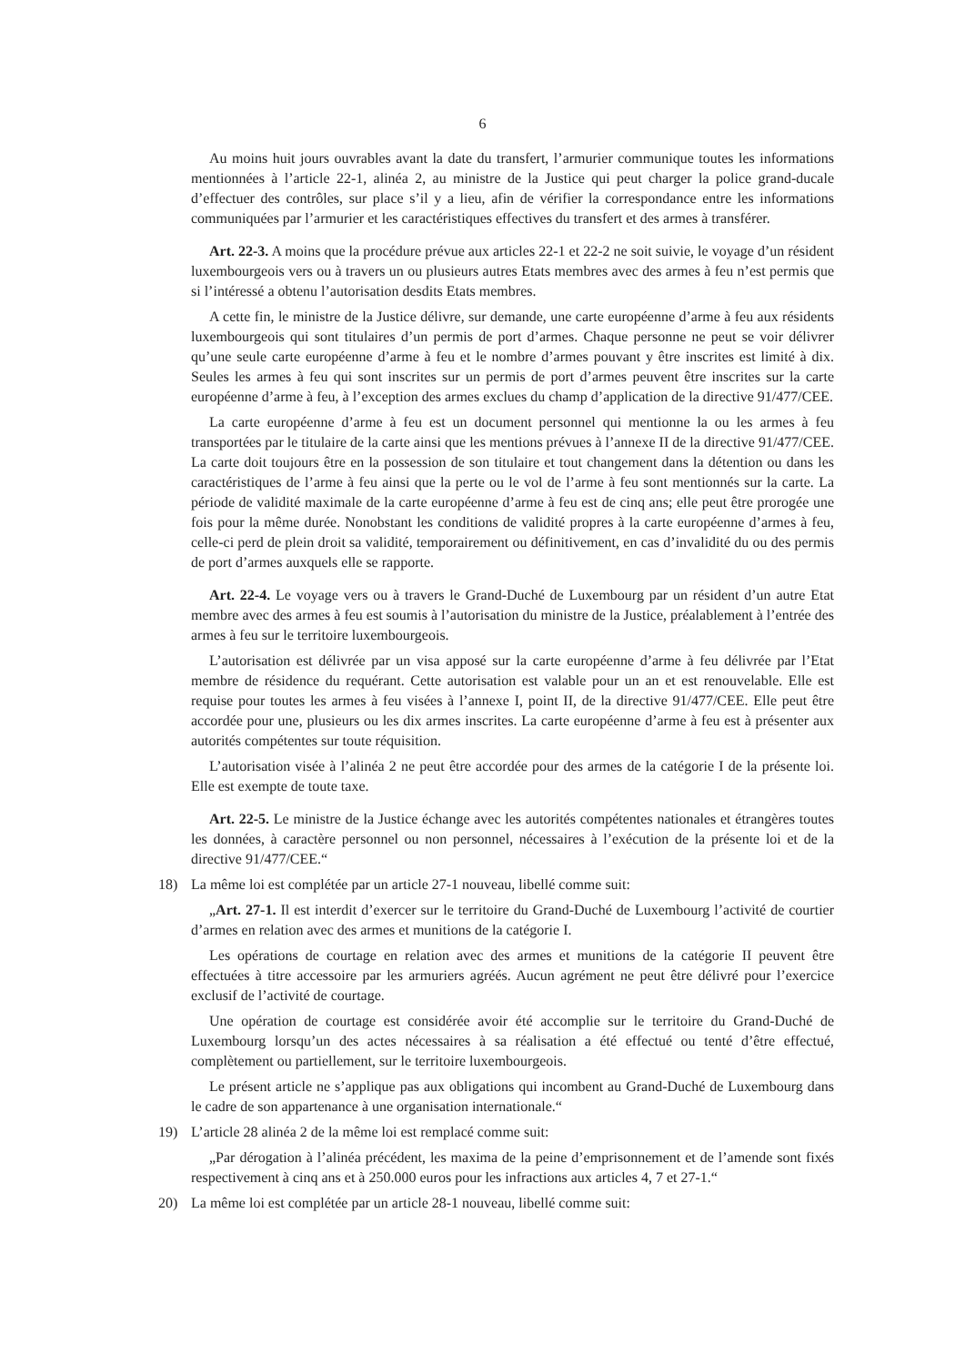6
Au moins huit jours ouvrables avant la date du transfert, l’armurier communique toutes les informations mentionnées à l’article 22-1, alinéa 2, au ministre de la Justice qui peut charger la police grand-ducale d’effectuer des contrôles, sur place s’il y a lieu, afin de vérifier la correspondance entre les informations communiquées par l’armurier et les caractéristiques effectives du transfert et des armes à transférer.
Art. 22-3. A moins que la procédure prévue aux articles 22-1 et 22-2 ne soit suivie, le voyage d’un résident luxembourgeois vers ou à travers un ou plusieurs autres Etats membres avec des armes à feu n’est permis que si l’intéressé a obtenu l’autorisation desdits Etats membres.
A cette fin, le ministre de la Justice délivre, sur demande, une carte européenne d’arme à feu aux résidents luxembourgeois qui sont titulaires d’un permis de port d’armes. Chaque personne ne peut se voir délivrer qu’une seule carte européenne d’arme à feu et le nombre d’armes pouvant y être inscrites est limité à dix. Seules les armes à feu qui sont inscrites sur un permis de port d’armes peuvent être inscrites sur la carte européenne d’arme à feu, à l’exception des armes exclues du champ d’application de la directive 91/477/CEE.
La carte européenne d’arme à feu est un document personnel qui mentionne la ou les armes à feu transportées par le titulaire de la carte ainsi que les mentions prévues à l’annexe II de la directive 91/477/CEE. La carte doit toujours être en la possession de son titulaire et tout changement dans la détention ou dans les caractéristiques de l’arme à feu ainsi que la perte ou le vol de l’arme à feu sont mentionnés sur la carte. La période de validité maximale de la carte européenne d’arme à feu est de cinq ans; elle peut être prorogée une fois pour la même durée. Nonobstant les conditions de validité propres à la carte européenne d’armes à feu, celle-ci perd de plein droit sa validité, temporairement ou définitivement, en cas d’invalidité du ou des permis de port d’armes auxquels elle se rapporte.
Art. 22-4. Le voyage vers ou à travers le Grand-Duché de Luxembourg par un résident d’un autre Etat membre avec des armes à feu est soumis à l’autorisation du ministre de la Justice, préalablement à l’entrée des armes à feu sur le territoire luxembourgeois.
L’autorisation est délivrée par un visa apposé sur la carte européenne d’arme à feu délivrée par l’Etat membre de résidence du requérant. Cette autorisation est valable pour un an et est renouvelable. Elle est requise pour toutes les armes à feu visées à l’annexe I, point II, de la directive 91/477/CEE. Elle peut être accordée pour une, plusieurs ou les dix armes inscrites. La carte européenne d’arme à feu est à présenter aux autorités compétentes sur toute réquisition.
L’autorisation visée à l’alinéa 2 ne peut être accordée pour des armes de la catégorie I de la présente loi. Elle est exempte de toute taxe.
Art. 22-5. Le ministre de la Justice échange avec les autorités compétentes nationales et étrangères toutes les données, à caractère personnel ou non personnel, nécessaires à l’exécution de la présente loi et de la directive 91/477/CEE.“
18) La même loi est complétée par un article 27-1 nouveau, libellé comme suit:
„Art. 27-1. Il est interdit d’exercer sur le territoire du Grand-Duché de Luxembourg l’activité de courtier d’armes en relation avec des armes et munitions de la catégorie I.
Les opérations de courtage en relation avec des armes et munitions de la catégorie II peuvent être effectuées à titre accessoire par les armuriers agréés. Aucun agrément ne peut être délivré pour l’exercice exclusif de l’activité de courtage.
Une opération de courtage est considérée avoir été accomplie sur le territoire du Grand-Duché de Luxembourg lorsqu’un des actes nécessaires à sa réalisation a été effectué ou tenté d’être effectué, complètement ou partiellement, sur le territoire luxembourgeois.
Le présent article ne s’applique pas aux obligations qui incombent au Grand-Duché de Luxembourg dans le cadre de son appartenance à une organisation internationale.“
19) L’article 28 alinéa 2 de la même loi est remplacé comme suit:
„Par dérogation à l’alinéa précédent, les maxima de la peine d’emprisonnement et de l’amende sont fixés respectivement à cinq ans et à 250.000 euros pour les infractions aux articles 4, 7 et 27-1.“
20) La même loi est complétée par un article 28-1 nouveau, libellé comme suit: